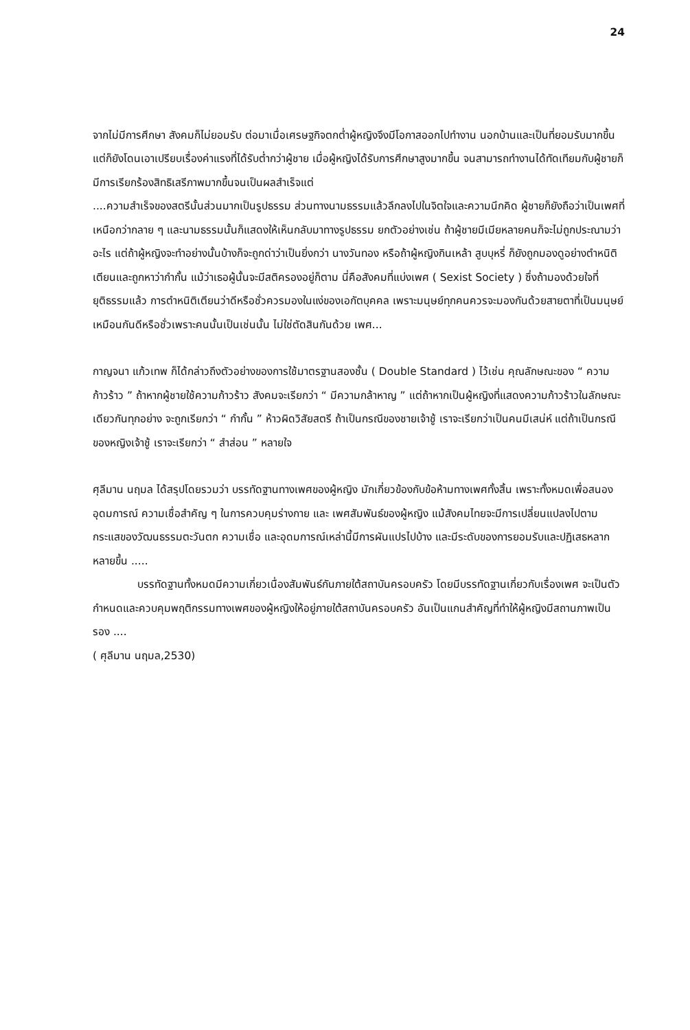24
จากไม่มีการศึกษา สังคมก็ไม่ยอมรับ ต่อมาเมื่อเศรษฐกิจตกต่ำผู้หญิงจึงมีโอกาสออกไปทำงาน นอกบ้านและเป็นที่ยอมรับมากขึ้นแต่ก็ยังโดนเอาเปรียบเรื่องค่าแรงที่ได้รับต่ำกว่าผู้ชาย เมื่อผู้หญิงได้รับการศึกษาสูงมากขึ้น จนสามารถทำงานได้ทัดเทียมกับผู้ชายก็มีการเรียกร้องสิทธิเสรีภาพมากขึ้นจนเป็นผลสำเร็จแต่
....ความสำเร็จของสตรีนั้นส่วนมากเป็นรูปธรรม ส่วนทางนามธรรมแล้วลึกลงไปในจิตใจและความนึกคิด ผู้ชายก็ยังถือว่าเป็นเพศที่เหนือกว่ากลาย ๆ และนามธรรมนั้นก็แสดงให้เห็นกลับมาทางรูปธรรม ยกตัวอย่างเช่น ถ้าผู้ชายมีเมียหลายคนก็จะไม่ถูกประณามว่าอะไร แต่ถ้าผู้หญิงจะทำอย่างนั้นบ้างก็จะถูกด่าว่าเป็นยิ่งกว่า นางวันทอง หรือถ้าผู้หญิงกินเหล้า สูบบุหรี่ ก็ยังถูกมองดูอย่างตำหนิติเตียนและถูกหาว่ากำกั้น แม้ว่าเธอผู้นั้นจะมีสติครองอยู่ก็ตาม นี่คือสังคมที่แบ่งเพศ ( Sexist Society ) ซึ่งถ้ามองด้วยใจที่ยุติธรรมแล้ว การตำหนิติเตียนว่าดีหรือชั่วควรมองในแง่ของเอกัตบุคคล เพราะมนุษย์ทุกคนควรจะมองกันด้วยสายตาที่เป็นมนุษย์เหมือนกันดีหรือชั่วเพราะคนนั้นเป็นเช่นนั้น ไม่ใช่ตัดสินกันด้วย เพศ...
กาญจนา แก้วเทพ ก็ได้กล่าวถึงตัวอย่างของการใช้มาตรฐานสองชั้น ( Double Standard ) ไว้เช่น คุณลักษณะของ “ ความก้าวร้าว ” ถ้าหากผู้ชายใช้ความก้าวร้าว สังคมจะเรียกว่า “ มีความกล้าหาญ ” แต่ถ้าหากเป็นผู้หญิงที่แสดงความก้าวร้าวในลักษณะเดียวกันทุกอย่าง จะถูกเรียกว่า “ กำกั้น ” ห้าวผิดวิสัยสตรี ถ้าเป็นกรณีของชายเจ้าชู้ เราจะเรียกว่าเป็นคนมีเสน่ห์ แต่ถ้าเป็นกรณีของหญิงเจ้าชู้ เราจะเรียกว่า “ สำส่อน ” หลายใจ
ศุลีมาน นฤมล ได้สรุปโดยรวมว่า บรรทัดฐานทางเพศของผู้หญิง มักเกี่ยวข้องกับข้อห้ามทางเพศทั้งสิ้น เพราะทั้งหมดเพื่อสนองอุดมการณ์ ความเชื่อสำคัญ ๆ ในการควบคุมร่างกาย และ เพศสัมพันธ์ของผู้หญิง แม้สังคมไทยจะมีการเปลี่ยนแปลงไปตามกระแสของวัฒนธรรมตะวันตก ความเชื่อ และอุดมการณ์เหล่านี้มีการผันแปรไปบ้าง และมีระดับของการยอมรับและปฏิเสธหลากหลายขึ้น .....
บรรทัดฐานทั้งหมดมีความเกี่ยวเนื่องสัมพันธ์กันภายใต้สถาบันครอบครัว โดยมีบรรทัดฐานเกี่ยวกับเรื่องเพศ จะเป็นตัวกำหนดและควบคุมพฤติกรรมทางเพศของผู้หญิงให้อยู่ภายใต้สถาบันครอบครัว อันเป็นแกนสำคัญที่ทำให้ผู้หญิงมีสถานภาพเป็นรอง ....
( ศุลีมาน นฤมล,2530)